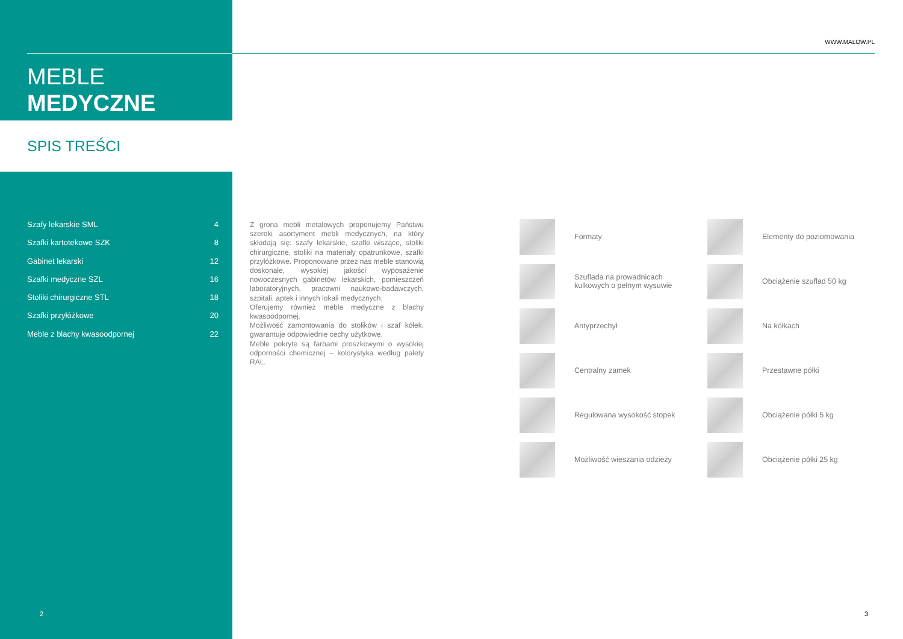MEBLE
MEDYCZNE
SPIS TREŚCI
Szafy lekarskie SML 4
Szafki kartotekowe SZK 8
Gabinet lekarski 12
Szafki medyczne SZL 16
Stoliki chirurgiczne STL 18
Szafki przyłóżkowe 20
Meble z blachy kwasoodpornej 22
2
WWW.MALOW.PL
Z grona mebli metalowych proponujemy Państwu szeroki asortyment mebli medycznych, na który składają się: szafy lekarskie, szafki wiszące, stoliki chirurgiczne, stoliki na materiały opatrunkowe, szafki przyłóżkowe. Proponowane przez nas meble stanowią doskonałe, wysokiej jakości wyposażenie nowoczesnych gabinetów lekarskich, pomieszczeń laboratoryjnych, pracowni naukowo-badawczych, szpitali, aptek i innych lokali medycznych.
Oferujemy również meble medyczne z blachy kwasoodpornej.
Możliwość zamontowania do stolików i szaf kółek, gwarantuje odpowiednie cechy użytkowe.
Meble pokryte są farbami proszkowymi o wysokiej odporności chemicznej – kolorystyka według palety RAL.
Formaty
Elementy do poziomowania
Szuflada na prowadnicach
kulkowych o pełnym wysuwie
Obciążenie szuflad 50 kg
Antyprzechył
Na kółkach
Centralny zamek
Przestawne półki
Regulowana wysokość stopek
Obciążenie półki 5 kg
Możliwość wieszania odzieży
Obciążenie półki 25 kg
3